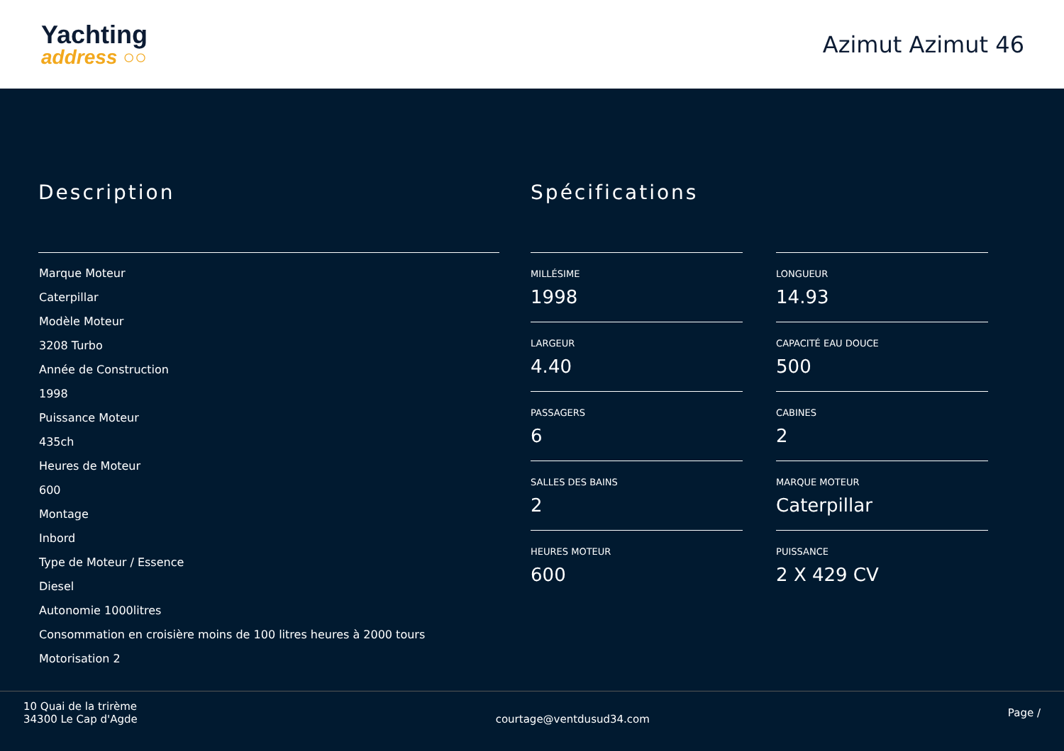Yachting
address ○○
Azimut Azimut 46
Description
Marque Moteur
Caterpillar
Modèle Moteur
3208 Turbo
Année de Construction
1998
Puissance Moteur
435ch
Heures de Moteur
600
Montage
Inbord
Type de Moteur / Essence
Diesel
Autonomie 1000litres
Consommation en croisière moins de 100 litres heures à 2000 tours
Motorisation 2
Spécifications
MILLÉSIME
1998
LONGUEUR
14.93
LARGEUR
4.40
CAPACITÉ EAU DOUCE
500
PASSAGERS
6
CABINES
2
SALLES DES BAINS
2
MARQUE MOTEUR
Caterpillar
HEURES MOTEUR
600
PUISSANCE
2 X 429 CV
10 Quai de la trirème
34300 Le Cap d'Agde
courtage@ventdusud34.com
Page /